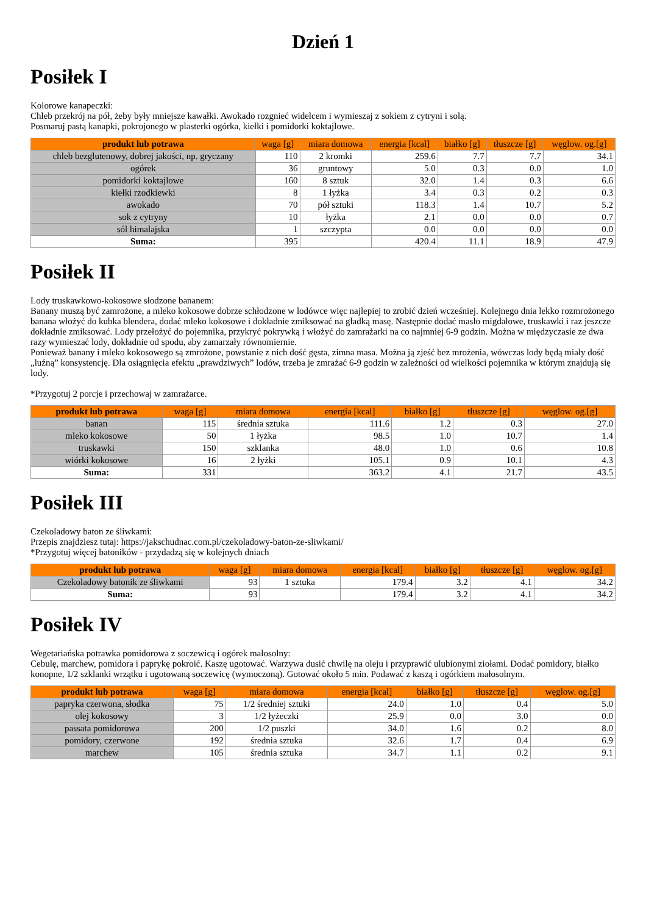Dzień 1
Posiłek I
Kolorowe kanapeczki:
Chleb przekrój na pół, żeby były mniejsze kawałki. Awokado rozgnieć widelcem i wymieszaj z sokiem z cytryni i solą.
Posmaruj pastą kanapki, pokrojonego w plasterki ogórka, kiełki i pomidorki koktajlowe.
| produkt lub potrawa | waga [g] | miara domowa | energia [kcal] | białko [g] | tłuszcze [g] | węglow. og.[g] |
| --- | --- | --- | --- | --- | --- | --- |
| chleb bezglutenowy, dobrej jakości, np. gryczany | 110 | 2 kromki | 259.6 | 7.7 | 7.7 | 34.1 |
| ogórek | 36 | gruntowy | 5.0 | 0.3 | 0.0 | 1.0 |
| pomidorki koktajlowe | 160 | 8 sztuk | 32.0 | 1.4 | 0.3 | 6.6 |
| kiełki rzodkiewki | 8 | 1 łyżka | 3.4 | 0.3 | 0.2 | 0.3 |
| awokado | 70 | pół sztuki | 118.3 | 1.4 | 10.7 | 5.2 |
| sok z cytryny | 10 | łyżka | 2.1 | 0.0 | 0.0 | 0.7 |
| sól himalajska | 1 | szczypta | 0.0 | 0.0 | 0.0 | 0.0 |
| Suma: | 395 | | 420.4 | 11.1 | 18.9 | 47.9 |
Posiłek II
Lody truskawkowo-kokosowe słodzone bananem:
Banany muszą być zamrożone, a mleko kokosowe dobrze schłodzone w lodówce więc najlepiej to zrobić dzień wcześniej. Kolejnego dnia lekko rozmrożonego banana włożyć do kubka blendera, dodać mleko kokosowe i dokładnie zmiksować na gładką masę. Następnie dodać masło migdałowe, truskawki i raz jeszcze dokładnie zmiksować. Lody przełożyć do pojemnika, przykryć pokrywką i włożyć do zamrażarki na co najmniej 6-9 godzin. Można w międzyczasie ze dwa razy wymieszać lody, dokładnie od spodu, aby zamarzały równomiernie.
Ponieważ banany i mleko kokosowego są zmrożone, powstanie z nich dość gęsta, zimna masa. Można ją zjeść bez mrożenia, wówczas lody będą miały dość „luźną” konsystencję. Dla osiągnięcia efektu „prawdziwych” lodów, trzeba je zmrażać 6-9 godzin w zależności od wielkości pojemnika w którym znajdują się lody.
*Przygotuj 2 porcje i przechowaj w zamrażarce.
| produkt lub potrawa | waga [g] | miara domowa | energia [kcal] | białko [g] | tłuszcze [g] | węglow. og.[g] |
| --- | --- | --- | --- | --- | --- | --- |
| banan | 115 | średnia sztuka | 111.6 | 1.2 | 0.3 | 27.0 |
| mleko kokosowe | 50 | 1 łyżka | 98.5 | 1.0 | 10.7 | 1.4 |
| truskawki | 150 | szklanka | 48.0 | 1.0 | 0.6 | 10.8 |
| wiórki kokosowe | 16 | 2 łyżki | 105.1 | 0.9 | 10.1 | 4.3 |
| Suma: | 331 | | 363.2 | 4.1 | 21.7 | 43.5 |
Posiłek III
Czekoladowy baton ze śliwkami:
Przepis znajdziesz tutaj: https://jakschudnac.com.pl/czekoladowy-baton-ze-sliwkami/
*Przygotuj więcej batoników - przydadzą się w kolejnych dniach
| produkt lub potrawa | waga [g] | miara domowa | energia [kcal] | białko [g] | tłuszcze [g] | węglow. og.[g] |
| --- | --- | --- | --- | --- | --- | --- |
| Czekoladowy batonik ze śliwkami | 93 | 1 sztuka | 179.4 | 3.2 | 4.1 | 34.2 |
| Suma: | 93 | | 179.4 | 3.2 | 4.1 | 34.2 |
Posiłek IV
Wegetariańska potrawka pomidorowa z soczewicą i ogórek małosolny:
Cebulę, marchew, pomidora i paprykę pokroić. Kaszę ugotować. Warzywa dusić chwilę na oleju i przyprawić ulubionymi ziołami. Dodać pomidory, białko konopne, 1/2 szklanki wrzątku i ugotowaną soczewicę (wymoczoną). Gotować około 5 min. Podawać z kaszą i ogórkiem małosolnym.
| produkt lub potrawa | waga [g] | miara domowa | energia [kcal] | białko [g] | tłuszcze [g] | węglow. og.[g] |
| --- | --- | --- | --- | --- | --- | --- |
| papryka czerwona, słodka | 75 | 1/2 średniej sztuki | 24.0 | 1.0 | 0.4 | 5.0 |
| olej kokosowy | 3 | 1/2 łyżeczki | 25.9 | 0.0 | 3.0 | 0.0 |
| passata pomidorowa | 200 | 1/2 puszki | 34.0 | 1.6 | 0.2 | 8.0 |
| pomidory, czerwone | 192 | średnia sztuka | 32.6 | 1.7 | 0.4 | 6.9 |
| marchew | 105 | średnia sztuka | 34.7 | 1.1 | 0.2 | 9.1 |